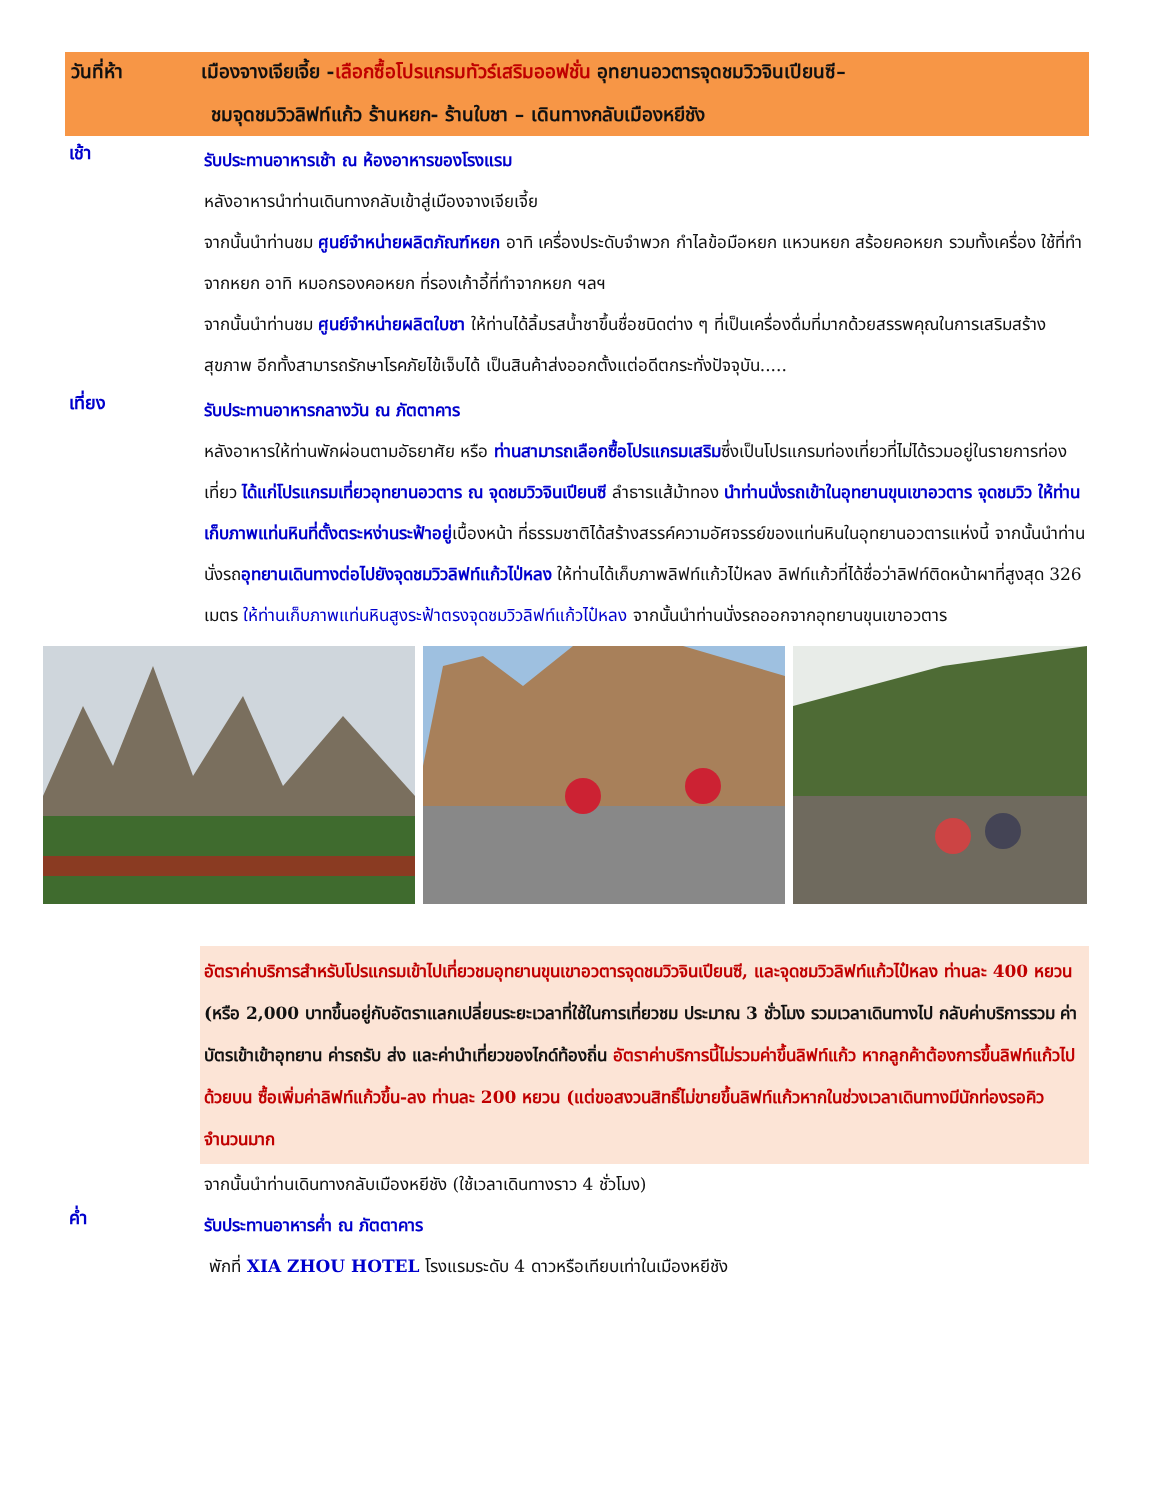วันที่ห้า เมืองจางเจียเจี้ย -เลือกซื้อโปรแกรมทัวร์เสริมออฟชั่น อุทยานอวตารจุดชมวิวจินเปียนซี–
ชมจุดชมวิวลิฟท์แก้ว ร้านหยก- ร้านใบชา – เดินทางกลับเมืองหยีชัง
เช้า
รับประทานอาหารเช้า ณ ห้องอาหารของโรงแรม
หลังอาหารนำท่านเดินทางกลับเข้าสู่เมืองจางเจียเจี้ย
จากนั้นนำท่านชม ศูนย์จำหน่ายผลิตภัณฑ์หยก อาทิ เครื่องประดับจำพวก กำไลข้อมือหยก แหวนหยก สร้อยคอหยก รวมทั้งเครื่อง ใช้ที่ทำจากหยก อาทิ หมอกรองคอหยก ที่รองเก้าอี้ที่ทำจากหยก ฯลฯ
จากนั้นนำท่านชม ศูนย์จำหน่ายผลิตใบชา ให้ท่านได้ลิ้มรสน้ำชาขึ้นชื่อชนิดต่าง ๆ ที่เป็นเครื่องดื่มที่มากด้วยสรรพคุณในการเสริมสร้างสุขภาพ อีกทั้งสามารถรักษาโรคภัยไข้เจ็บได้ เป็นสินค้าส่งออกตั้งแต่อดีตกระทั่งปัจจุบัน.....
เที่ยง
รับประทานอาหารกลางวัน ณ ภัตตาคาร
หลังอาหารให้ท่านพักผ่อนตามอัธยาศัย หรือ ท่านสามารถเลือกซื้อโปรแกรมเสริมซึ่งเป็นโปรแกรมท่องเที่ยวที่ไม่ได้รวมอยู่ในรายการท่องเที่ยว ได้แก่โปรแกรมเที่ยวอุทยานอวตาร ณ จุดชมวิวจินเปียนซี ลำธารแส้ม้าทอง นำท่านนั่งรถเข้าในอุทยานขุนเขาอวตาร จุดชมวิว ให้ท่านเก็บภาพแท่นหินที่ตั้งตระหง่านระฟ้าอยู่เบื้องหน้า ที่ธรรมชาติได้สร้างสรรค์ความอัศจรรย์ของแท่นหินในอุทยานอวตารแห่งนี้ จากนั้นนำท่านนั่งรถอุทยานเดินทางต่อไปยังจุดชมวิวลิฟท์แก้วไป่หลง ให้ท่านได้เก็บภาพลิฟท์แก้วไป๋หลง ลิฟท์แก้วที่ได้ชื่อว่าลิฟท์ติดหน้าผาที่สูงสุด 326 เมตร ให้ท่านเก็บภาพแท่นหินสูงระฟ้าตรงจุดชมวิวลิฟท์แก้วไป๋หลง จากนั้นนำท่านนั่งรถออกจากอุทยานขุนเขาอวตาร
อัตราค่าบริการสำหรับโปรแกรมเข้าไปเที่ยวชมอุทยานขุนเขาอวตารจุดชมวิวจินเปียนซี, และจุดชมวิวลิฟท์แก้วไป๋หลง ท่านละ 400 หยวน (หรือ 2,000 บาทขึ้นอยู่กับอัตราแลกเปลี่ยนระยะเวลาที่ใช้ในการเที่ยวชม ประมาณ 3 ชั่วโมง รวมเวลาเดินทางไป กลับค่าบริการรวม ค่าบัตรเข้าเข้าอุทยาน ค่ารถรับ ส่ง และค่านำเที่ยวของไกด์ท้องถิ่น อัตราค่าบริการนี้ไม่รวมค่าขึ้นลิฟท์แก้ว หากลูกค้าต้องการขึ้นลิฟท์แก้วไปด้วยบน ซื้อเพิ่มค่าลิฟท์แก้วขึ้น-ลง ท่านละ 200 หยวน (แต่ขอสงวนสิทธิ์ไม่ขายขึ้นลิฟท์แก้วหากในช่วงเวลาเดินทางมีนักท่องรอคิวจำนวนมาก
จากนั้นนำท่านเดินทางกลับเมืองหยีชัง (ใช้เวลาเดินทางราว 4 ชั่วโมง)
ค่ำ
รับประทานอาหารค่ำ ณ ภัตตาคาร
พักที่ XIA ZHOU HOTEL โรงแรมระดับ 4 ดาวหรือเทียบเท่าในเมืองหยีชัง